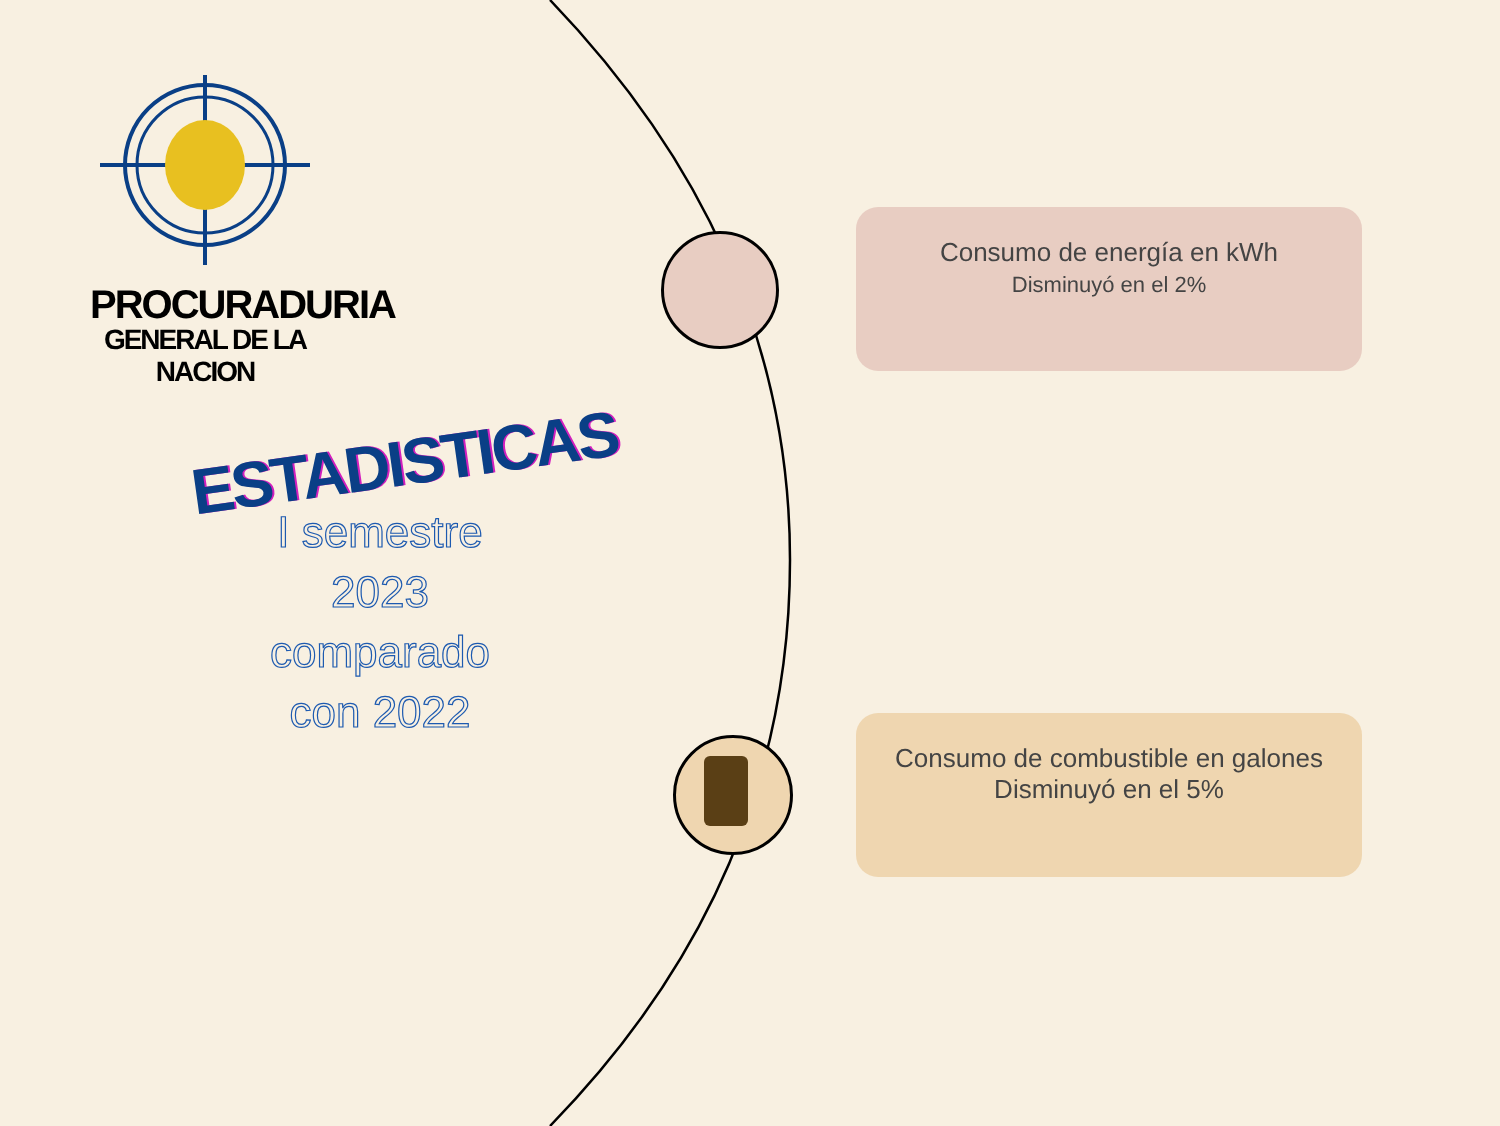PROCURADURIA
GENERAL DE LA NACION
ESTADISTICAS
I semestre
2023
comparado
con 2022
Consumo de energía en kWh
Disminuyó en el 2%
Consumo de combustible en galones
Disminuyó en el 5%